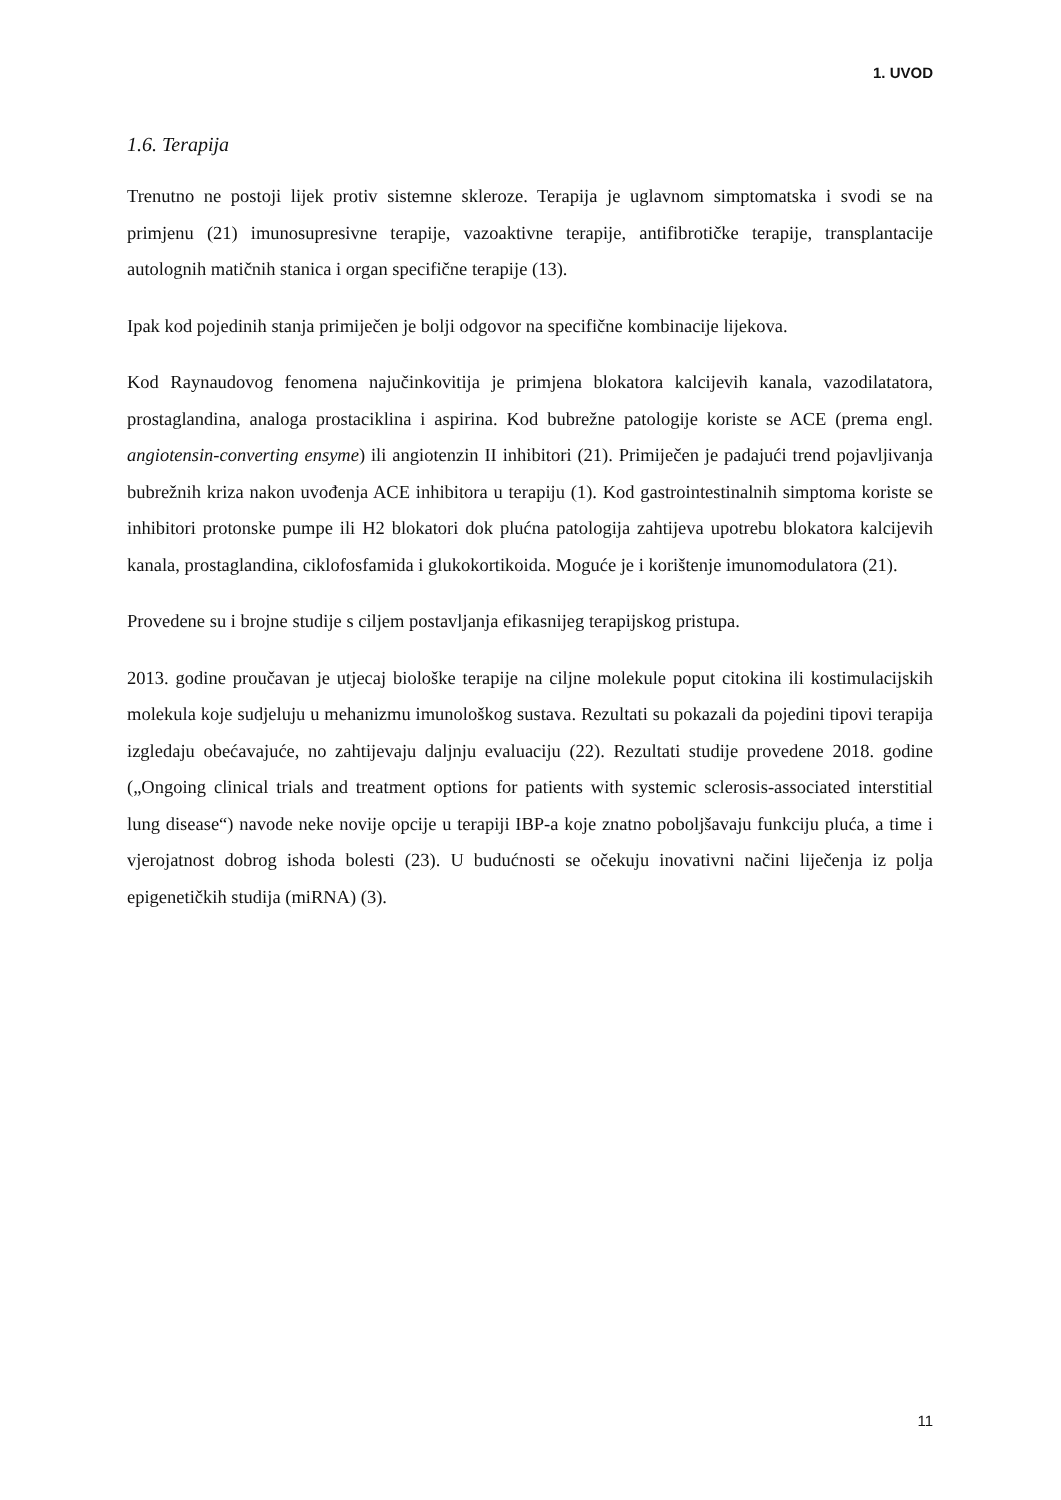1. UVOD
1.6. Terapija
Trenutno ne postoji lijek protiv sistemne skleroze. Terapija je uglavnom simptomatska i svodi se na primjenu (21) imunosupresivne terapije, vazoaktivne terapije, antifibrotičke terapije, transplantacije autolognih matičnih stanica i organ specifične terapije (13).
Ipak kod pojedinih stanja primiječen je bolji odgovor na specifične kombinacije lijekova.
Kod Raynaudovog fenomena najučinkovitija je primjena blokatora kalcijevih kanala, vazodilatatora, prostaglandina, analoga prostaciklina i aspirina. Kod bubrežne patologije koriste se ACE (prema engl. angiotensin-converting ensyme) ili angiotenzin II inhibitori (21). Primiječen je padajući trend pojavljivanja bubrežnih kriza nakon uvođenja ACE inhibitora u terapiju (1). Kod gastrointestinalnih simptoma koriste se inhibitori protonske pumpe ili H2 blokatori dok plućna patologija zahtijeva upotrebu blokatora kalcijevih kanala, prostaglandina, ciklofosfamida i glukokortikoida. Moguće je i korištenje imunomodulatora (21).
Provedene su i brojne studije s ciljem postavljanja efikasnijeg terapijskog pristupa.
2013. godine proučavan je utjecaj biološke terapije na ciljne molekule poput citokina ili kostimulacijskih molekula koje sudjeluju u mehanizmu imunološkog sustava. Rezultati su pokazali da pojedini tipovi terapija izgledaju obećavajuće, no zahtijevaju daljnju evaluaciju (22). Rezultati studije provedene 2018. godine („Ongoing clinical trials and treatment options for patients with systemic sclerosis-associated interstitial lung disease“) navode neke novije opcije u terapiji IBP-a koje znatno poboljšavaju funkciju pluća, a time i vjerojatnost dobrog ishoda bolesti (23). U budućnosti se očekuju inovativni načini liječenja iz polja epigenetičkih studija (miRNA) (3).
11